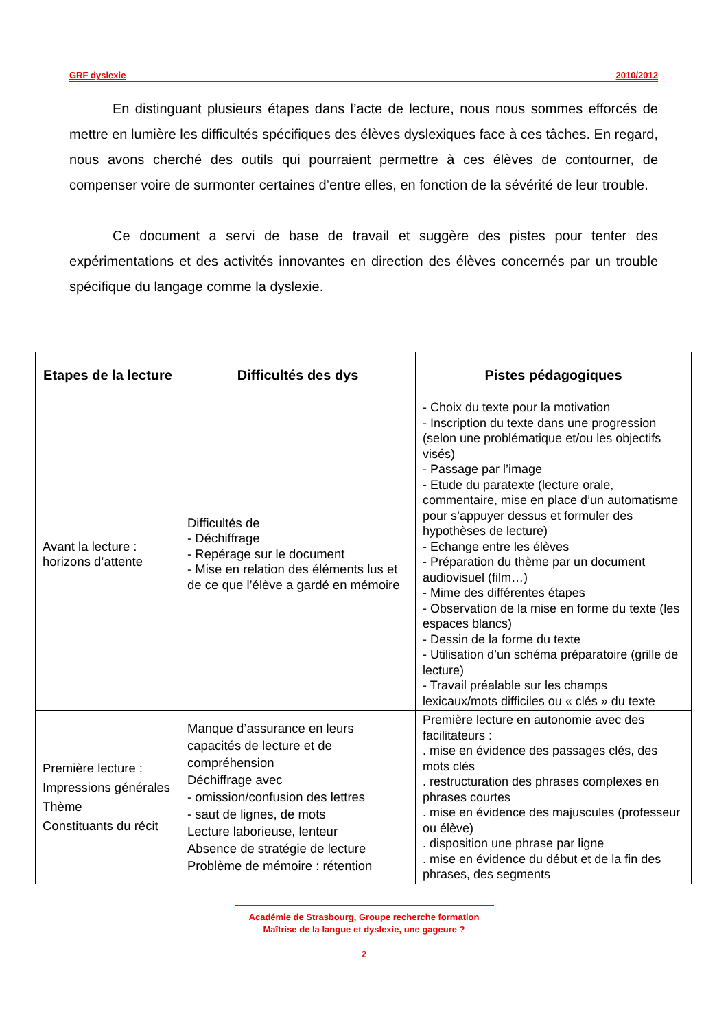GRF dyslexie 2010/2012
En distinguant plusieurs étapes dans l’acte de lecture, nous nous sommes efforcés de mettre en lumière les difficultés spécifiques des élèves dyslexiques face à ces tâches. En regard, nous avons cherché des outils qui pourraient permettre à ces élèves de contourner, de compenser voire de surmonter certaines d’entre elles, en fonction de la sévérité de leur trouble.
Ce document a servi de base de travail et suggère des pistes pour tenter des expérimentations et des activités innovantes en direction des élèves concernés par un trouble spécifique du langage comme la dyslexie.
| Etapes de la lecture | Difficultés des dys | Pistes pédagogiques |
| --- | --- | --- |
| Avant la lecture : horizons d’attente | Difficultés de - Déchiffrage - Repérage sur le document - Mise en relation des éléments lus et de ce que l’élève a gardé en mémoire | - Choix du texte pour la motivation - Inscription du texte dans une progression (selon une problématique et/ou les objectifs visés) - Passage par l’image - Etude du paratexte (lecture orale, commentaire, mise en place d’un automatisme pour s’appuyer dessus et formuler des hypothèses de lecture) - Echange entre les élèves - Préparation du thème par un document audiovisuel (film…) - Mime des différentes étapes - Observation de la mise en forme du texte (les espaces blancs) - Dessin de la forme du texte - Utilisation d’un schéma préparatoire (grille de lecture) - Travail préalable sur les champs lexicaux/mots difficiles ou « clés » du texte |
| Première lecture : Impressions générales Thème Constituants du récit | Manque d’assurance en leurs capacités de lecture et de compréhension Déchiffrage avec - omission/confusion des lettres - saut de lignes, de mots Lecture laborieuse, lenteur Absence de stratégie de lecture Problème de mémoire : rétention | Première lecture en autonomie avec des facilitateurs : . mise en évidence des passages clés, des mots clés . restructuration des phrases complexes en phrases courtes . mise en évidence des majuscules (professeur ou élève) . disposition une phrase par ligne . mise en évidence du début et de la fin des phrases, des segments |
Académie de Strasbourg, Groupe recherche formation
Maîtrise de la langue et dyslexie, une gageure ?
2